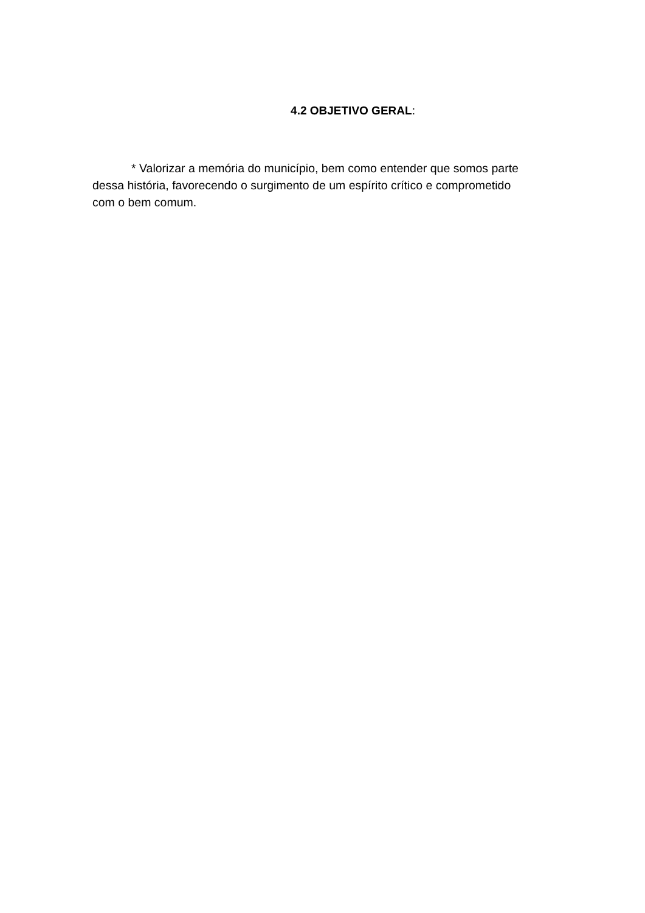4.2 OBJETIVO GERAL:
* Valorizar a memória do município, bem como entender que somos parte dessa história, favorecendo o surgimento de um espírito crítico e comprometido com o bem comum.